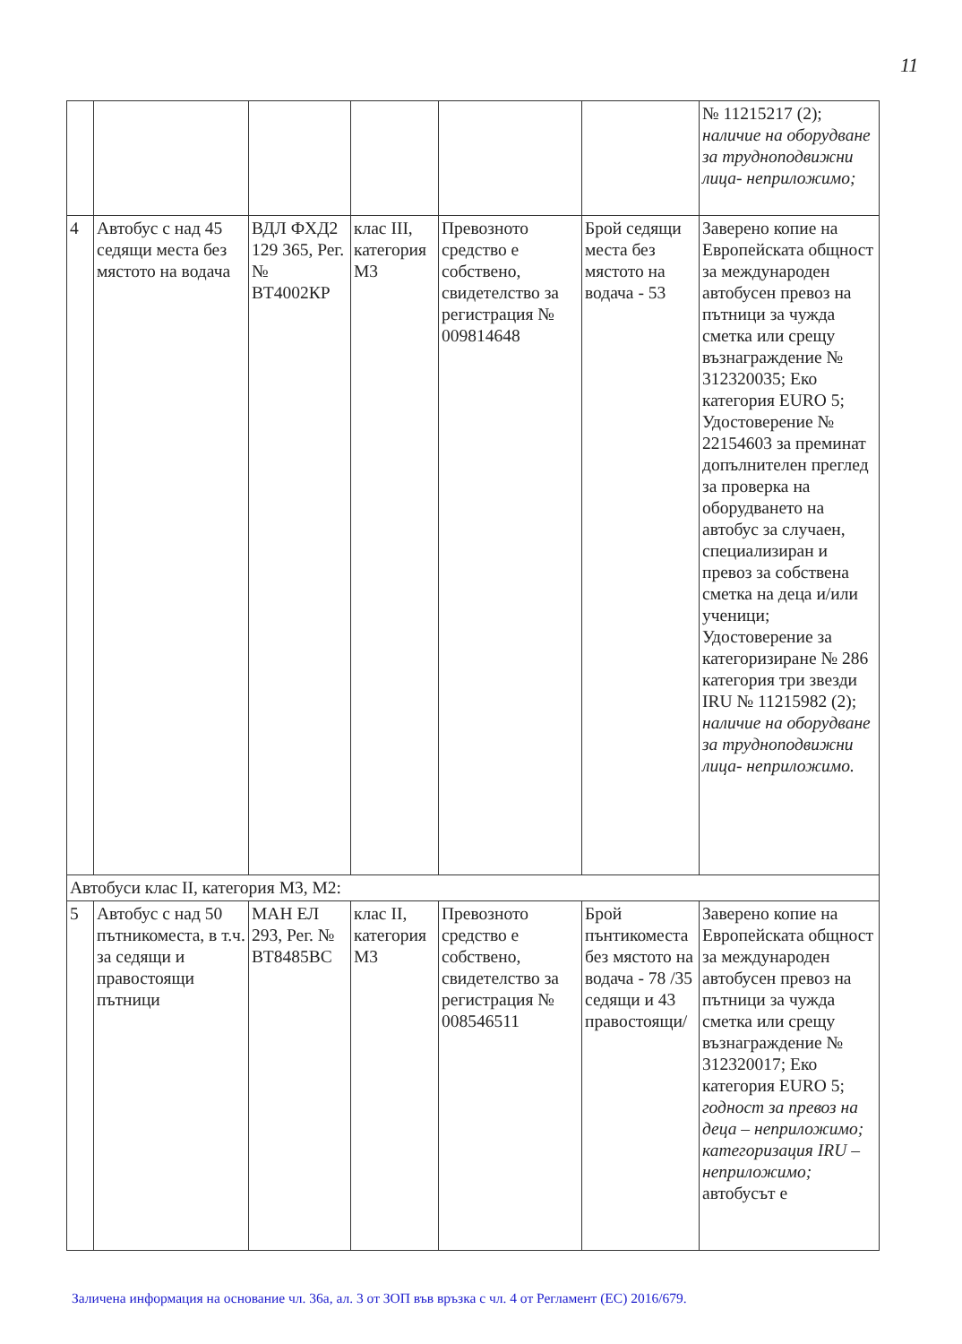11
| | | | | | | № 11215217 (2); наличие на оборудване за трудноподвижни лица- неприложимо; |
| 4 | Автобус с над 45 седящи места без мястото на водача | ВДЛ ФХД2 129 365, Рег. № ВТ4002КР | клас III, категория М3 | Превозното средство е собствено, свидетелство за регистрация № 009814648 | Брой седящи места без мястото на водача - 53 | Заверено копие на Европейската общност за международен автобусен превоз на пътници за чужда сметка или срещу възнаграждение № 312320035; Еко категория EURO 5; Удостоверение № 22154603 за преминат допълнителен преглед за проверка на оборудването на автобус за случаен, специализиран и превоз за собствена сметка на деца и/или ученици; Удостоверение за категоризиране № 286 категория три звезди IRU № 11215982 (2); наличие на оборудване за трудноподвижни лица- неприложимо. |
| Автобуси клас II, категория М3, М2: | | | | | | |
| 5 | Автобус с над 50 пътникоместа, в т.ч. за седящи и правостоящи пътници | МАН ЕЛ 293, Рег. № ВТ8485ВС | клас II, категория М3 | Превозното средство е собствено, свидетелство за регистрация № 008546511 | Брой пънтикоместа без мястото на водача - 78 /35 седящи и 43 правостоящи/ | Заверено копие на Европейската общност за международен автобусен превоз на пътници за чужда сметка или срещу възнаграждение № 312320017; Еко категория EURO 5; годност за превоз на деца – неприложимо; категоризация IRU – неприложимо; автобусът е |
Заличена информация на основание чл. 36а, ал. 3 от ЗОП във връзка с чл. 4 от Регламент (ЕС) 2016/679.